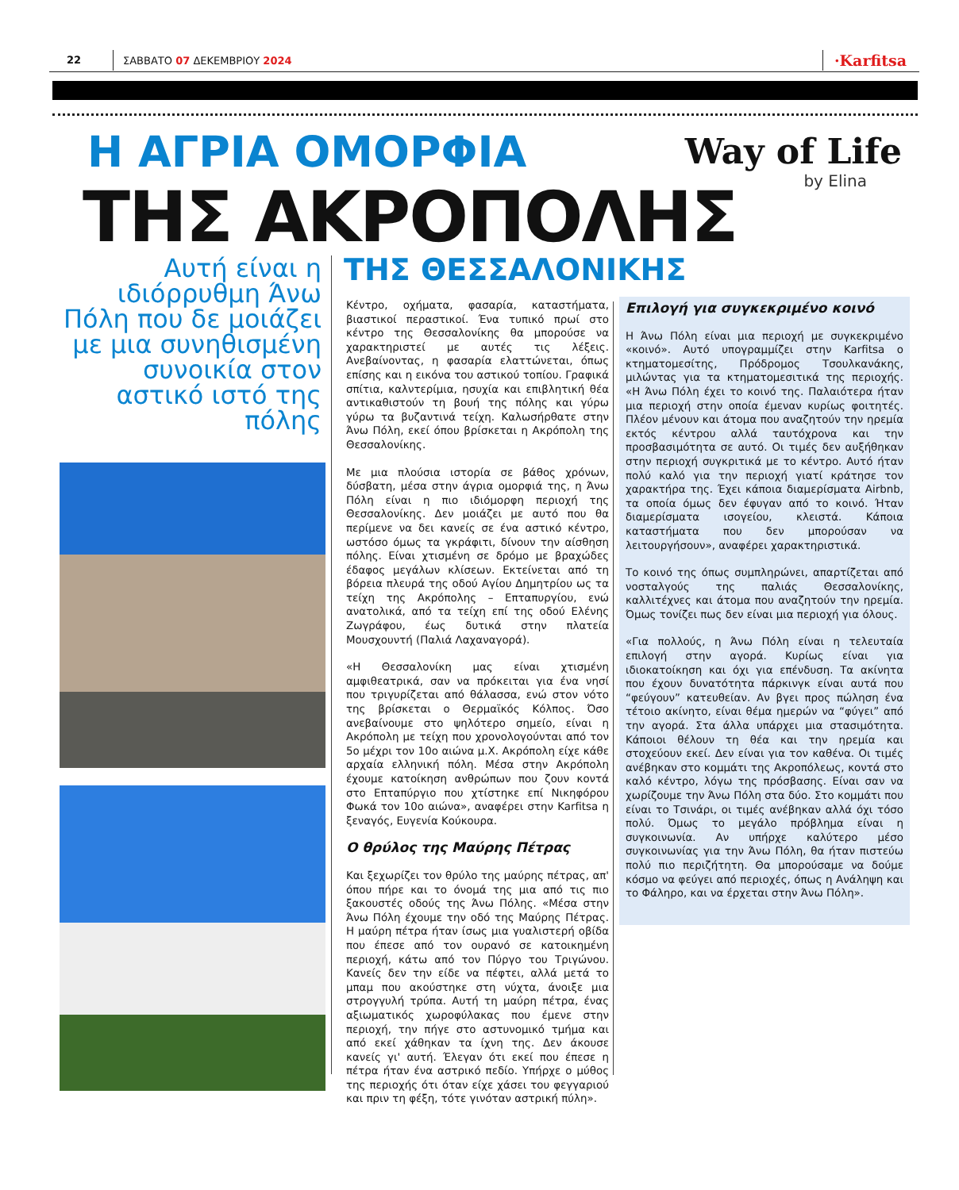22 ΣΑΒΒΑΤΟ 07 ΔΕΚΕΜΒΡΙΟΥ 2024 ·Karfitsa
Η ΑΓΡΙΑ ΟΜΟΡΦΙΑ
ΤΗΣ ΑΚΡΟΠΟΛΗΣ
Way of Life
by Elina
Αυτή είναι η ιδιόρρυθμη Άνω Πόλη που δε μοιάζει με μια συνηθισμένη συνοικία στον αστικό ιστό της πόλης
ΤΗΣ ΘΕΣΣΑΛΟΝΙΚΗΣ
Κέντρο, οχήματα, φασαρία, καταστήματα, βιαστικοί περαστικοί. Ένα τυπικό πρωί στο κέντρο της Θεσσαλονίκης θα μπορούσε να χαρακτηριστεί με αυτές τις λέξεις. Ανεβαίνοντας, η φασαρία ελαττώνεται, όπως επίσης και η εικόνα του αστικού τοπίου. Γραφικά σπίτια, καλντερίμια, ησυχία και επιβλητική θέα αντικαθιστούν τη βουή της πόλης και γύρω γύρω τα βυζαντινά τείχη. Καλωσήρθατε στην Άνω Πόλη, εκεί όπου βρίσκεται η Ακρόπολη της Θεσσαλονίκης.
Με μια πλούσια ιστορία σε βάθος χρόνων, δύσβατη, μέσα στην άγρια ομορφιά της, η Άνω Πόλη είναι η πιο ιδιόμορφη περιοχή της Θεσσαλονίκης. Δεν μοιάζει με αυτό που θα περίμενε να δει κανείς σε ένα αστικό κέντρο, ωστόσο όμως τα γκράφιτι, δίνουν την αίσθηση πόλης. Είναι χτισμένη σε δρόμο με βραχώδες έδαφος μεγάλων κλίσεων. Εκτείνεται από τη βόρεια πλευρά της οδού Αγίου Δημητρίου ως τα τείχη της Ακρόπολης – Επταπυργίου, ενώ ανατολικά, από τα τείχη επί της οδού Ελένης Ζωγράφου, έως δυτικά στην πλατεία Μουσχουντή (Παλιά Λαχαναγορά).
«Η Θεσσαλονίκη μας είναι χτισμένη αμφιθεατρικά, σαν να πρόκειται για ένα νησί που τριγυρίζεται από θάλασσα, ενώ στον νότο της βρίσκεται ο Θερμαϊκός Κόλπος. Όσο ανεβαίνουμε στο ψηλότερο σημείο, είναι η Ακρόπολη με τείχη που χρονολογούνται από τον 5ο μέχρι τον 10ο αιώνα μ.Χ. Ακρόπολη είχε κάθε αρχαία ελληνική πόλη. Μέσα στην Ακρόπολη έχουμε κατοίκηση ανθρώπων που ζουν κοντά στο Επταπύργιο που χτίστηκε επί Νικηφόρου Φωκά τον 10ο αιώνα», αναφέρει στην Karfitsa η ξεναγός, Ευγενία Κούκουρα.
Ο θρύλος της Μαύρης Πέτρας
Και ξεχωρίζει τον θρύλο της μαύρης πέτρας, απ' όπου πήρε και το όνομά της μια από τις πιο ξακουστές οδούς της Άνω Πόλης. «Μέσα στην Άνω Πόλη έχουμε την οδό της Μαύρης Πέτρας. Η μαύρη πέτρα ήταν ίσως μια γυαλιστερή οβίδα που έπεσε από τον ουρανό σε κατοικημένη περιοχή, κάτω από τον Πύργο του Τριγώνου. Κανείς δεν την είδε να πέφτει, αλλά μετά το μπαμ που ακούστηκε στη νύχτα, άνοιξε μια στρογγυλή τρύπα. Αυτή τη μαύρη πέτρα, ένας αξιωματικός χωροφύλακας που έμενε στην περιοχή, την πήγε στο αστυνομικό τμήμα και από εκεί χάθηκαν τα ίχνη της. Δεν άκουσε κανείς γι' αυτή. Έλεγαν ότι εκεί που έπεσε η πέτρα ήταν ένα αστρικό πεδίο. Υπήρχε ο μύθος της περιοχής ότι όταν είχε χάσει του φεγγαριού και πριν τη φέξη, τότε γινόταν αστρική πύλη».
Επιλογή για συγκεκριμένο κοινό
Η Άνω Πόλη είναι μια περιοχή με συγκεκριμένο «κοινό». Αυτό υπογραμμίζει στην Karfitsa ο κτηματομεσίτης, Πρόδρομος Τσουλκανάκης, μιλώντας για τα κτηματομεσιτικά της περιοχής. «Η Άνω Πόλη έχει το κοινό της. Παλαιότερα ήταν μια περιοχή στην οποία έμεναν κυρίως φοιτητές. Πλέον μένουν και άτομα που αναζητούν την ηρεμία εκτός κέντρου αλλά ταυτόχρονα και την προσβασιμότητα σε αυτό. Οι τιμές δεν αυξήθηκαν στην περιοχή συγκριτικά με το κέντρο. Αυτό ήταν πολύ καλό για την περιοχή γιατί κράτησε τον χαρακτήρα της. Έχει κάποια διαμερίσματα Airbnb, τα οποία όμως δεν έφυγαν από το κοινό. Ήταν διαμερίσματα ισογείου, κλειστά. Κάποια καταστήματα που δεν μπορούσαν να λειτουργήσουν», αναφέρει χαρακτηριστικά.
Το κοινό της όπως συμπληρώνει, απαρτίζεται από νοσταλγούς της παλιάς Θεσσαλονίκης, καλλιτέχνες και άτομα που αναζητούν την ηρεμία. Όμως τονίζει πως δεν είναι μια περιοχή για όλους.
«Για πολλούς, η Άνω Πόλη είναι η τελευταία επιλογή στην αγορά. Κυρίως είναι για ιδιοκατοίκηση και όχι για επένδυση. Τα ακίνητα που έχουν δυνατότητα πάρκινγκ είναι αυτά που “φεύγουν” κατευθείαν. Αν βγει προς πώληση ένα τέτοιο ακίνητο, είναι θέμα ημερών να “φύγει” από την αγορά. Στα άλλα υπάρχει μια στασιμότητα. Κάποιοι θέλουν τη θέα και την ηρεμία και στοχεύουν εκεί. Δεν είναι για τον καθένα. Οι τιμές ανέβηκαν στο κομμάτι της Ακροπόλεως, κοντά στο καλό κέντρο, λόγω της πρόσβασης. Είναι σαν να χωρίζουμε την Άνω Πόλη στα δύο. Στο κομμάτι που είναι το Τσινάρι, οι τιμές ανέβηκαν αλλά όχι τόσο πολύ. Όμως το μεγάλο πρόβλημα είναι η συγκοινωνία. Αν υπήρχε καλύτερο μέσο συγκοινωνίας για την Άνω Πόλη, θα ήταν πιστεύω πολύ πιο περιζήτητη. Θα μπορούσαμε να δούμε κόσμο να φεύγει από περιοχές, όπως η Ανάληψη και το Φάληρο, και να έρχεται στην Άνω Πόλη».